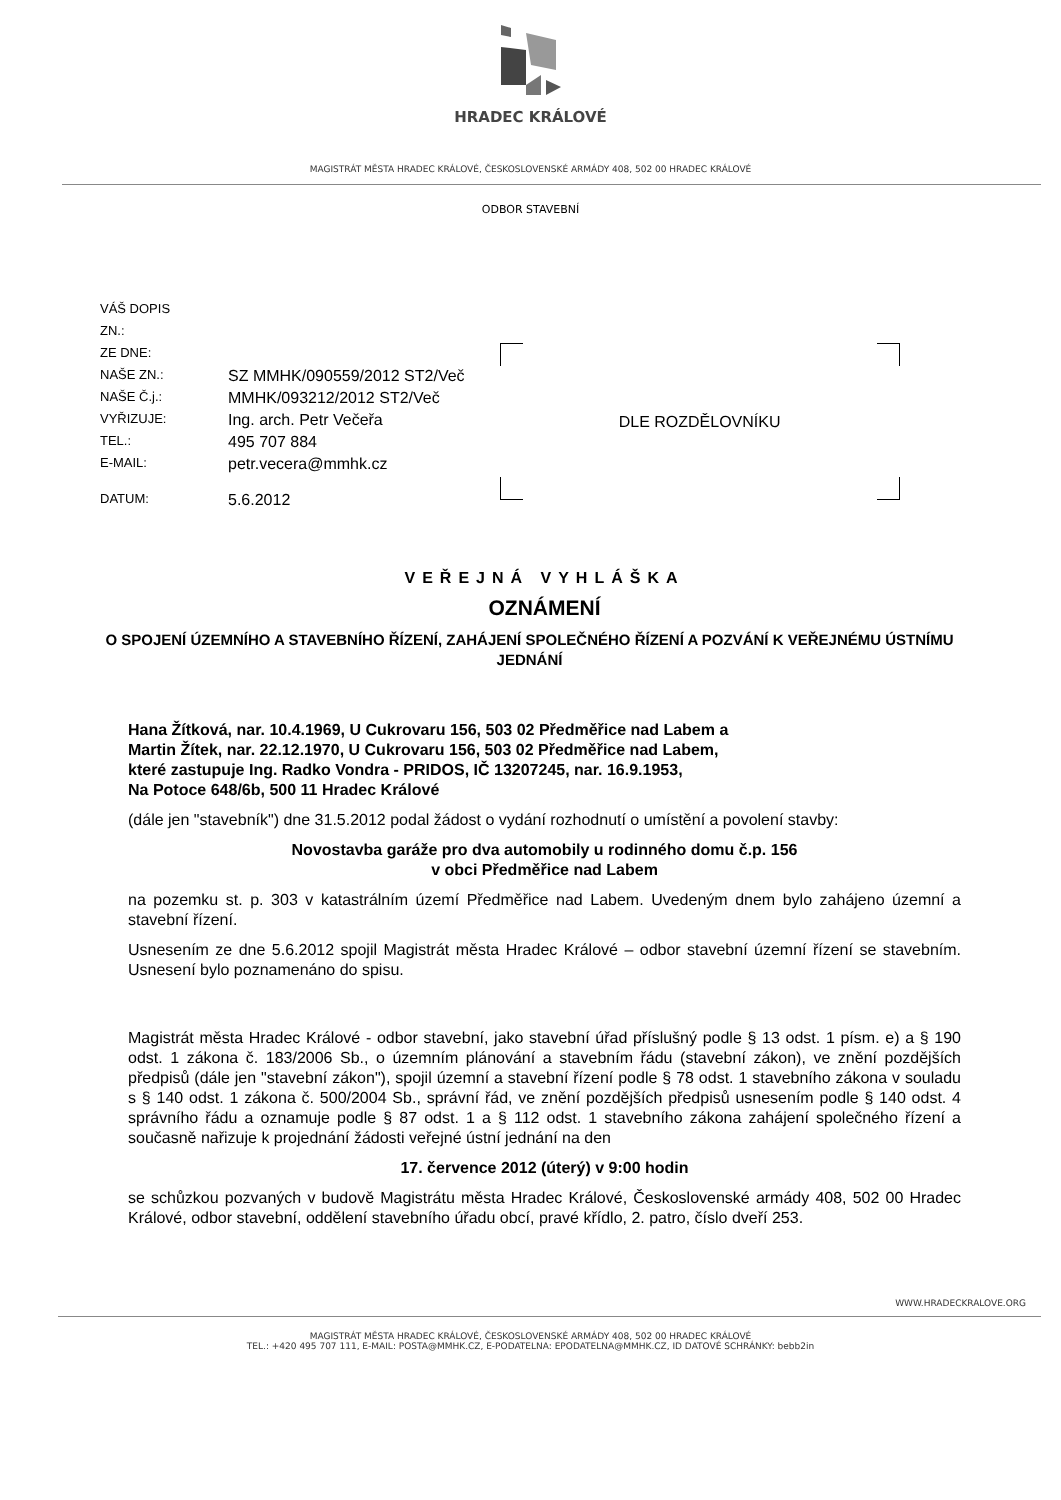HRADEC KRÁLOVÉ
MAGISTRÁT MĚSTA HRADEC KRÁLOVÉ, ČESKOSLOVENSKÉ ARMÁDY 408, 502 00 HRADEC KRÁLOVÉ
ODBOR STAVEBNÍ
| VÁŠ DOPIS | |
| ZN.: | |
| ZE DNE: | |
| NAŠE ZN.: | SZ MMHK/090559/2012 ST2/Več |
| NAŠE Č.j.: | MMHK/093212/2012 ST2/Več |
| VYŘIZUJE: | Ing. arch. Petr Večeřa |
| TEL.: | 495 707 884 |
| E-MAIL: | petr.vecera@mmhk.cz |
| DATUM: | 5.6.2012 |
DLE ROZDĚLOVNÍKU
VEŘEJNÁ VYHLÁŠKA
OZNÁMENÍ
O SPOJENÍ ÚZEMNÍHO A STAVEBNÍHO ŘÍZENÍ, ZAHÁJENÍ SPOLEČNÉHO ŘÍZENÍ A POZVÁNÍ K VEŘEJNÉMU ÚSTNÍMU JEDNÁNÍ
Hana Žítková, nar. 10.4.1969, U Cukrovaru 156, 503 02 Předměřice nad Labem a
Martin Žítek, nar. 22.12.1970, U Cukrovaru 156, 503 02 Předměřice nad Labem,
které zastupuje Ing. Radko Vondra - PRIDOS, IČ 13207245, nar. 16.9.1953,
Na Potoce 648/6b, 500 11 Hradec Králové
(dále jen "stavebník") dne 31.5.2012 podal žádost o vydání rozhodnutí o umístění a povolení stavby:
Novostavba garáže pro dva automobily u rodinného domu č.p. 156
v obci Předměřice nad Labem
na pozemku st. p. 303 v katastrálním území Předměřice nad Labem. Uvedeným dnem bylo zahájeno územní a stavební řízení.
Usnesením ze dne 5.6.2012 spojil Magistrát města Hradec Králové – odbor stavební územní řízení se stavebním. Usnesení bylo poznamenáno do spisu.
Magistrát města Hradec Králové - odbor stavební, jako stavební úřad příslušný podle § 13 odst. 1 písm. e) a § 190 odst. 1 zákona č. 183/2006 Sb., o územním plánování a stavebním řádu (stavební zákon), ve znění pozdějších předpisů (dále jen "stavební zákon"), spojil územní a stavební řízení podle § 78 odst. 1 stavebního zákona v souladu s § 140 odst. 1 zákona č. 500/2004 Sb., správní řád, ve znění pozdějších předpisů usnesením podle § 140 odst. 4 správního řádu a oznamuje podle § 87 odst. 1 a § 112 odst. 1 stavebního zákona zahájení společného řízení a současně nařizuje k projednání žádosti veřejné ústní jednání na den
17. července 2012 (úterý) v 9:00 hodin
se schůzkou pozvaných v budově Magistrátu města Hradec Králové, Československé armády 408, 502 00 Hradec Králové, odbor stavební, oddělení stavebního úřadu obcí, pravé křídlo, 2. patro, číslo dveří 253.
WWW.HRADECKRALOVE.ORG
MAGISTRÁT MĚSTA HRADEC KRÁLOVÉ, ČESKOSLOVENSKÉ ARMÁDY 408, 502 00 HRADEC KRÁLOVÉ
TEL.: +420 495 707 111, E-MAIL: POSTA@MMHK.CZ, E-PODATELNA: EPODATELNA@MMHK.CZ, ID DATOVÉ SCHRÁNKY: bebb2in